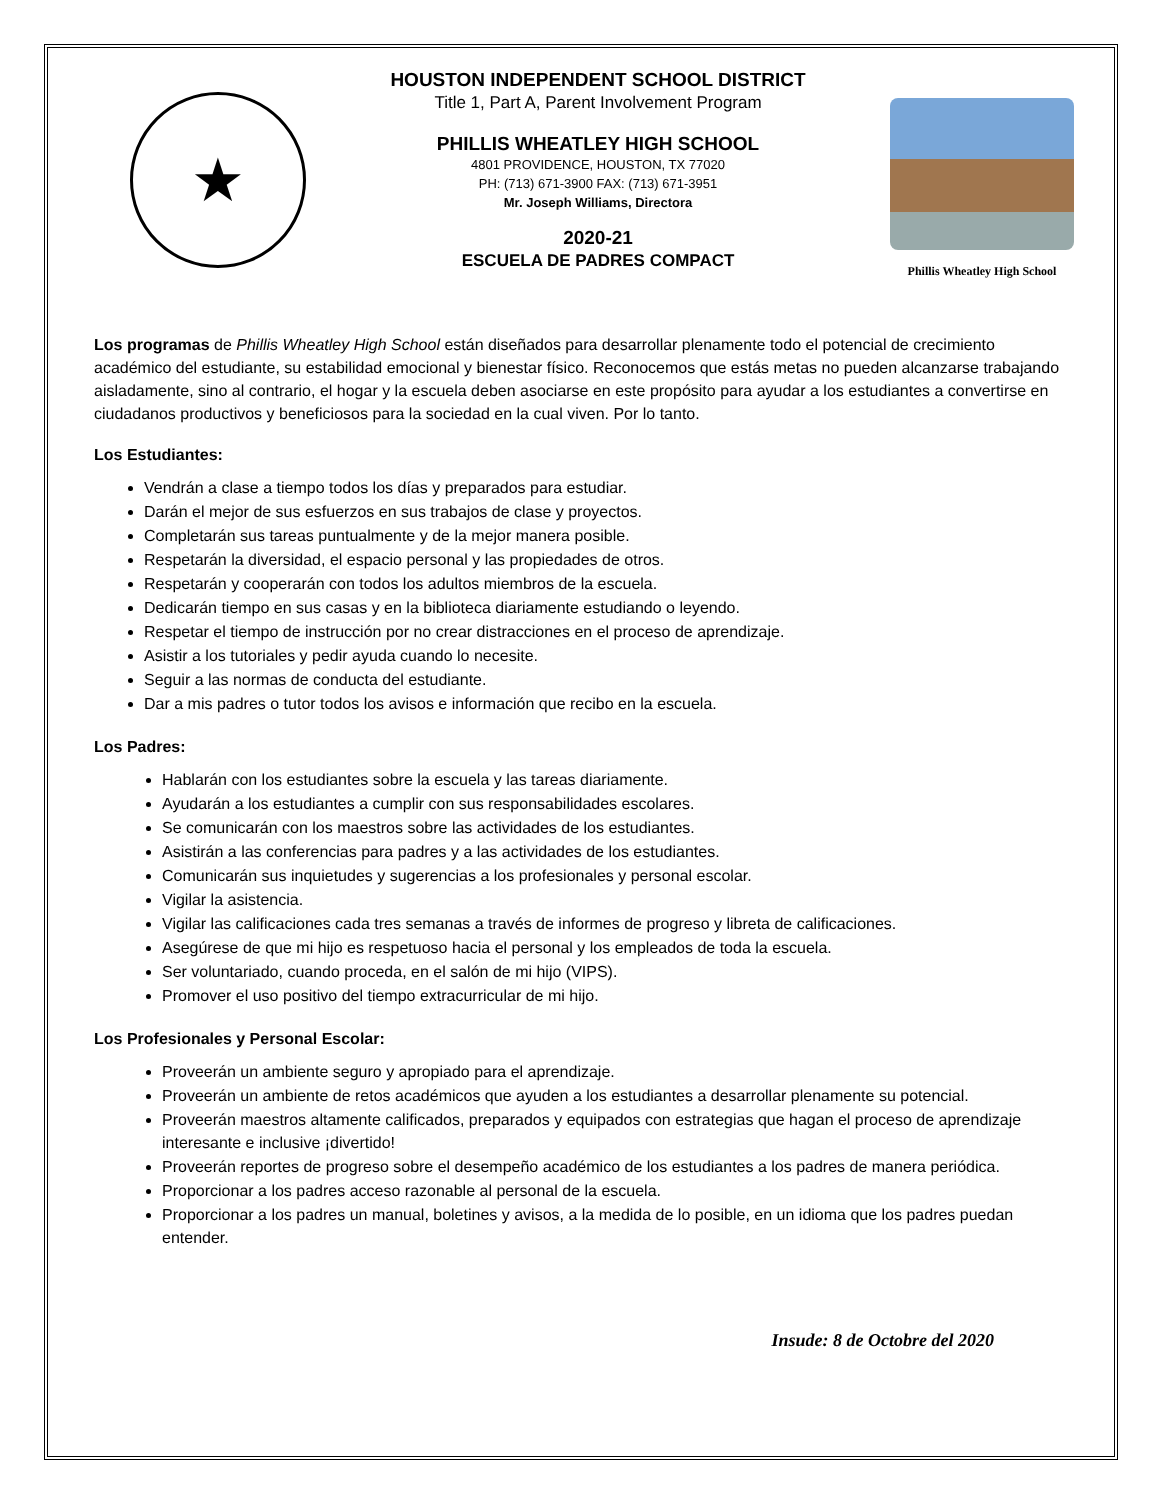★
HOUSTON INDEPENDENT SCHOOL DISTRICT
Title 1, Part A, Parent Involvement Program
PHILLIS WHEATLEY HIGH SCHOOL
4801 PROVIDENCE, HOUSTON, TX 77020
PH: (713) 671-3900 FAX: (713) 671-3951
Mr. Joseph Williams, Directora
2020-21
ESCUELA DE PADRES COMPACT
Phillis Wheatley High School
Los programas de Phillis Wheatley High School están diseñados para desarrollar plenamente todo el potencial de crecimiento académico del estudiante, su estabilidad emocional y bienestar físico. Reconocemos que estás metas no pueden alcanzarse trabajando aisladamente, sino al contrario, el hogar y la escuela deben asociarse en este propósito para ayudar a los estudiantes a convertirse en ciudadanos productivos y beneficiosos para la sociedad en la cual viven. Por lo tanto.
Los Estudiantes:
Vendrán a clase a tiempo todos los días y preparados para estudiar.
Darán el mejor de sus esfuerzos en sus trabajos de clase y proyectos.
Completarán sus tareas puntualmente y de la mejor manera posible.
Respetarán la diversidad, el espacio personal y las propiedades de otros.
Respetarán y cooperarán con todos los adultos miembros de la escuela.
Dedicarán tiempo en sus casas y en la biblioteca diariamente estudiando o leyendo.
Respetar el tiempo de instrucción por no crear distracciones en el proceso de aprendizaje.
Asistir a los tutoriales y pedir ayuda cuando lo necesite.
Seguir a las normas de conducta del estudiante.
Dar a mis padres o tutor todos los avisos e información que recibo en la escuela.
Los Padres:
Hablarán con los estudiantes sobre la escuela y las tareas diariamente.
Ayudarán a los estudiantes a cumplir con sus responsabilidades escolares.
Se comunicarán con los maestros sobre las actividades de los estudiantes.
Asistirán a las conferencias para padres y a las actividades de los estudiantes.
Comunicarán sus inquietudes y sugerencias a los profesionales y personal escolar.
Vigilar la asistencia.
Vigilar las calificaciones cada tres semanas a través de informes de progreso y libreta de calificaciones.
Asegúrese de que mi hijo es respetuoso hacia el personal y los empleados de toda la escuela.
Ser voluntariado, cuando proceda, en el salón de mi hijo (VIPS).
Promover el uso positivo del tiempo extracurricular de mi hijo.
Los Profesionales y Personal Escolar:
Proveerán un ambiente seguro y apropiado para el aprendizaje.
Proveerán un ambiente de retos académicos que ayuden a los estudiantes a desarrollar plenamente su potencial.
Proveerán maestros altamente calificados, preparados y equipados con estrategias que hagan el proceso de aprendizaje interesante e inclusive ¡divertido!
Proveerán reportes de progreso sobre el desempeño académico de los estudiantes a los padres de manera periódica.
Proporcionar a los padres acceso razonable al personal de la escuela.
Proporcionar a los padres un manual, boletines y avisos, a la medida de lo posible, en un idioma que los padres puedan entender.
Insude: 8 de Octobre del 2020